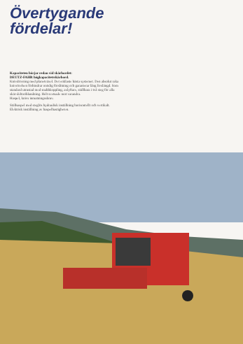Övertygande
fördelar!
Kapaciteten börjar redan vid skärbordet:
DEUTZ-FAHR högkapacitetsskärbord.
Knivdrivning med planetväxel. Det enklaste bästa systemet. Den absolut raka knivrörelsen förhindrar onödig förslitning och garanterar lång livslängd. Som standard utrustad med snabbkoppling, axlyftare, ställbara i två steg för alla skär-deltoriblandning. Helt svetsade mot varandra.
Haspel, knivs inmatningsskruv.
Ställsaspel med steglös hydraulisk inställning horisontellt och vertikalt. Elektrisk inställning av haspelhastigheten.